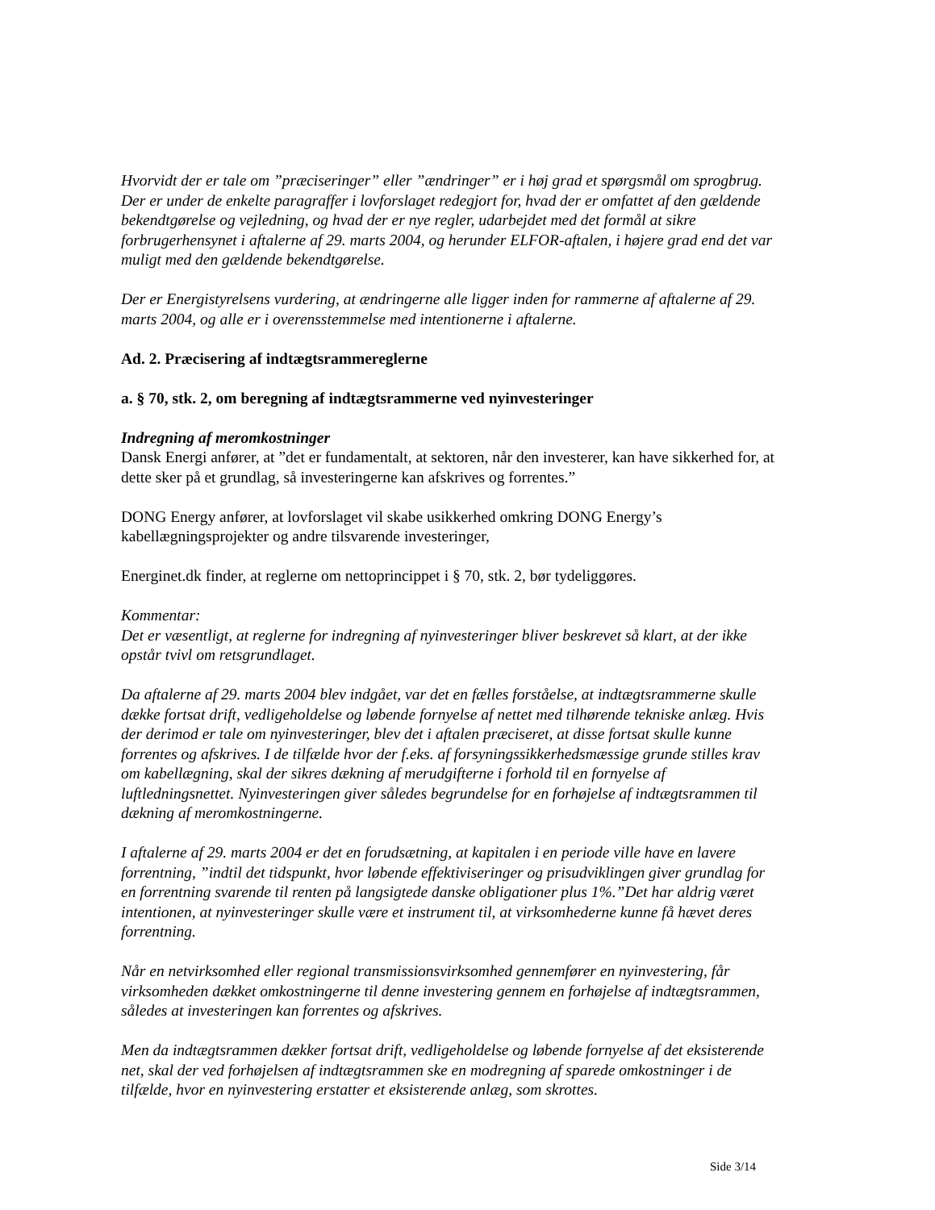Hvorvidt der er tale om ”præciseringer” eller ”ændringer” er i høj grad et spørgsmål om sprogbrug. Der er under de enkelte paragraffer i lovforslaget redegjort for, hvad der er omfattet af den gældende bekendtgørelse og vejledning, og hvad der er nye regler, udarbejdet med det formål at sikre forbrugerhensynet i aftalerne af 29. marts 2004, og herunder ELFOR-aftalen, i højere grad end det var muligt med den gældende bekendtgørelse.
Der er Energistyrelsens vurdering, at ændringerne alle ligger inden for rammerne af aftalerne af 29. marts 2004, og alle er i overensstemmelse med intentionerne i aftalerne.
Ad. 2. Præcisering af indtægtsrammereglerne
a. § 70, stk. 2, om beregning af indtægtsrammerne ved nyinvesteringer
Indregning af meromkostninger
Dansk Energi anfører, at ”det er fundamentalt, at sektoren, når den investerer, kan have sikkerhed for, at dette sker på et grundlag, så investeringerne kan afskrives og forrentes.”
DONG Energy anfører, at lovforslaget vil skabe usikkerhed omkring DONG Energy’s kabellægningsprojekter og andre tilsvarende investeringer,
Energinet.dk finder, at reglerne om nettoprincippet i § 70, stk. 2, bør tydeliggøres.
Kommentar:
Det er væsentligt, at reglerne for indregning af nyinvesteringer bliver beskrevet så klart, at der ikke opstår tvivl om retsgrundlaget.
Da aftalerne af 29. marts 2004 blev indgået, var det en fælles forståelse, at indtægtsrammerne skulle dække fortsat drift, vedligeholdelse og løbende fornyelse af nettet med tilhørende tekniske anlæg. Hvis der derimod er tale om nyinvesteringer, blev det i aftalen præciseret, at disse fortsat skulle kunne forrentes og afskrives. I de tilfælde hvor der f.eks. af forsyningssikkerhedsmæssige grunde stilles krav om kabellægning, skal der sikres dækning af merudgifterne i forhold til en fornyelse af luftledningsnettet. Nyinvesteringen giver således begrundelse for en forhøjelse af indtægtsrammen til dækning af meromkostningerne.
I aftalerne af 29. marts 2004 er det en forudsætning, at kapitalen i en periode ville have en lavere forrentning, ”indtil det tidspunkt, hvor løbende effektiviseringer og prisudviklingen giver grundlag for en forrentning svarende til renten på langsigtede danske obligationer plus 1%.”Det har aldrig været intentionen, at nyinvesteringer skulle være et instrument til, at virksomhederne kunne få hævet deres forrentning.
Når en netvirksomhed eller regional transmissionsvirksomhed gennemfører en nyinvestering, får virksomheden dækket omkostningerne til denne investering gennem en forhøjelse af indtægtsrammen, således at investeringen kan forrentes og afskrives.
Men da indtægtsrammen dækker fortsat drift, vedligeholdelse og løbende fornyelse af det eksisterende net, skal der ved forhøjelsen af indtægtsrammen ske en modregning af sparede omkostninger i de tilfælde, hvor en nyinvestering erstatter et eksisterende anlæg, som skrottes.
Side 3/14